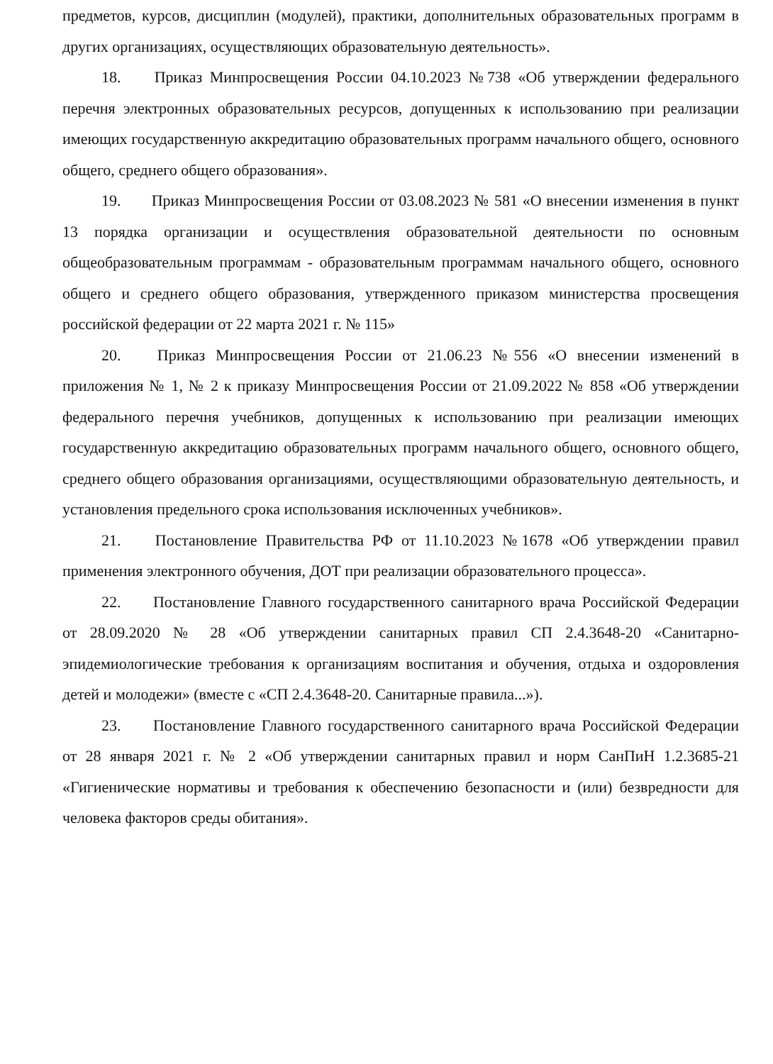предметов, курсов, дисциплин (модулей), практики, дополнительных образовательных программ в других организациях, осуществляющих образовательную деятельность».
18. Приказ Минпросвещения России 04.10.2023 №738 «Об утверждении федерального перечня электронных образовательных ресурсов, допущенных к использованию при реализации имеющих государственную аккредитацию образовательных программ начального общего, основного общего, среднего общего образования».
19. Приказ Минпросвещения России от 03.08.2023 № 581 «О внесении изменения в пункт 13 порядка организации и осуществления образовательной деятельности по основным общеобразовательным программам - образовательным программам начального общего, основного общего и среднего общего образования, утвержденного приказом министерства просвещения российской федерации от 22 марта 2021 г. № 115»
20. Приказ Минпросвещения России от 21.06.23 №556 «О внесении изменений в приложения № 1, № 2 к приказу Минпросвещения России от 21.09.2022 № 858 «Об утверждении федерального перечня учебников, допущенных к использованию при реализации имеющих государственную аккредитацию образовательных программ начального общего, основного общего, среднего общего образования организациями, осуществляющими образовательную деятельность, и установления предельного срока использования исключенных учебников».
21. Постановление Правительства РФ от 11.10.2023 №1678 «Об утверждении правил применения электронного обучения, ДОТ при реализации образовательного процесса».
22. Постановление Главного государственного санитарного врача Российской Федерации от 28.09.2020 № 28 «Об утверждении санитарных правил СП 2.4.3648-20 «Санитарно-эпидемиологические требования к организациям воспитания и обучения, отдыха и оздоровления детей и молодежи» (вместе с «СП 2.4.3648-20. Санитарные правила...»).
23. Постановление Главного государственного санитарного врача Российской Федерации от 28 января 2021 г. № 2 «Об утверждении санитарных правил и норм СанПиН 1.2.3685-21 «Гигиенические нормативы и требования к обеспечению безопасности и (или) безвредности для человека факторов среды обитания».